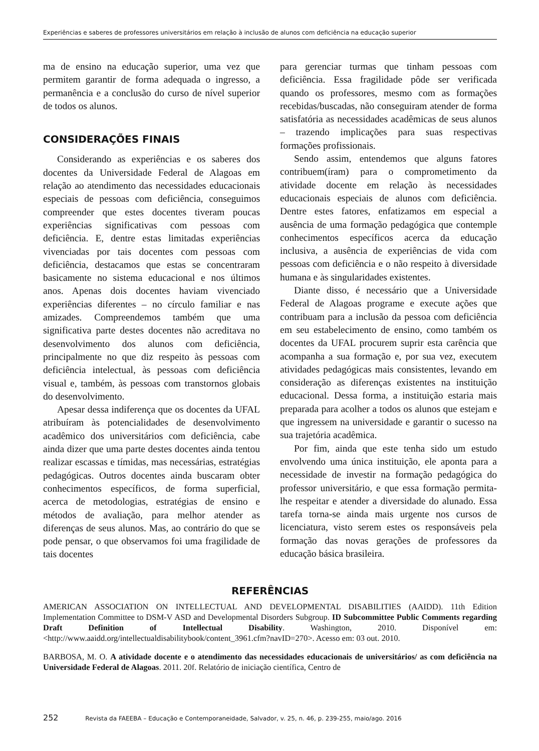Experiências e saberes de professores universitários em relação à inclusão de alunos com deficiência na educação superior
ma de ensino na educação superior, uma vez que permitem garantir de forma adequada o ingresso, a permanência e a conclusão do curso de nível superior de todos os alunos.
CONSIDERAÇÕES FINAIS
Considerando as experiências e os saberes dos docentes da Universidade Federal de Alagoas em relação ao atendimento das necessidades educacionais especiais de pessoas com deficiência, conseguimos compreender que estes docentes tiveram poucas experiências significativas com pessoas com deficiência. E, dentre estas limitadas experiências vivenciadas por tais docentes com pessoas com deficiência, destacamos que estas se concentraram basicamente no sistema educacional e nos últimos anos. Apenas dois docentes haviam vivenciado experiências diferentes – no círculo familiar e nas amizades. Compreendemos também que uma significativa parte destes docentes não acreditava no desenvolvimento dos alunos com deficiência, principalmente no que diz respeito às pessoas com deficiência intelectual, às pessoas com deficiência visual e, também, às pessoas com transtornos globais do desenvolvimento.
Apesar dessa indiferença que os docentes da UFAL atribuíram às potencialidades de desenvolvimento acadêmico dos universitários com deficiência, cabe ainda dizer que uma parte destes docentes ainda tentou realizar escassas e tímidas, mas necessárias, estratégias pedagógicas. Outros docentes ainda buscaram obter conhecimentos específicos, de forma superficial, acerca de metodologias, estratégias de ensino e métodos de avaliação, para melhor atender as diferenças de seus alunos. Mas, ao contrário do que se pode pensar, o que observamos foi uma fragilidade de tais docentes
para gerenciar turmas que tinham pessoas com deficiência. Essa fragilidade pôde ser verificada quando os professores, mesmo com as formações recebidas/buscadas, não conseguiram atender de forma satisfatória as necessidades acadêmicas de seus alunos – trazendo implicações para suas respectivas formações profissionais.
Sendo assim, entendemos que alguns fatores contribuem(íram) para o comprometimento da atividade docente em relação às necessidades educacionais especiais de alunos com deficiência. Dentre estes fatores, enfatizamos em especial a ausência de uma formação pedagógica que contemple conhecimentos específicos acerca da educação inclusiva, a ausência de experiências de vida com pessoas com deficiência e o não respeito à diversidade humana e às singularidades existentes.
Diante disso, é necessário que a Universidade Federal de Alagoas programe e execute ações que contribuam para a inclusão da pessoa com deficiência em seu estabelecimento de ensino, como também os docentes da UFAL procurem suprir esta carência que acompanha a sua formação e, por sua vez, executem atividades pedagógicas mais consistentes, levando em consideração as diferenças existentes na instituição educacional. Dessa forma, a instituição estaria mais preparada para acolher a todos os alunos que estejam e que ingressem na universidade e garantir o sucesso na sua trajetória acadêmica.
Por fim, ainda que este tenha sido um estudo envolvendo uma única instituição, ele aponta para a necessidade de investir na formação pedagógica do professor universitário, e que essa formação permita-lhe respeitar e atender a diversidade do alunado. Essa tarefa torna-se ainda mais urgente nos cursos de licenciatura, visto serem estes os responsáveis pela formação das novas gerações de professores da educação básica brasileira.
REFERÊNCIAS
AMERICAN ASSOCIATION ON INTELLECTUAL AND DEVELOPMENTAL DISABILITIES (AAIDD). 11th Edition Implementation Committee to DSM-V ASD and Developmental Disorders Subgroup. ID Subcommittee Public Comments regarding Draft Definition of Intellectual Disability. Washington, 2010. Disponível em: <http://www.aaidd.org/intellectualdisabilitybook/content_3961.cfm?navID=270>. Acesso em: 03 out. 2010.
BARBOSA, M. O. A atividade docente e o atendimento das necessidades educacionais de universitários/ as com deficiência na Universidade Federal de Alagoas. 2011. 20f. Relatório de iniciação científica, Centro de
252 Revista da FAEEBA – Educação e Contemporaneidade, Salvador, v. 25, n. 46, p. 239-255, maio/ago. 2016